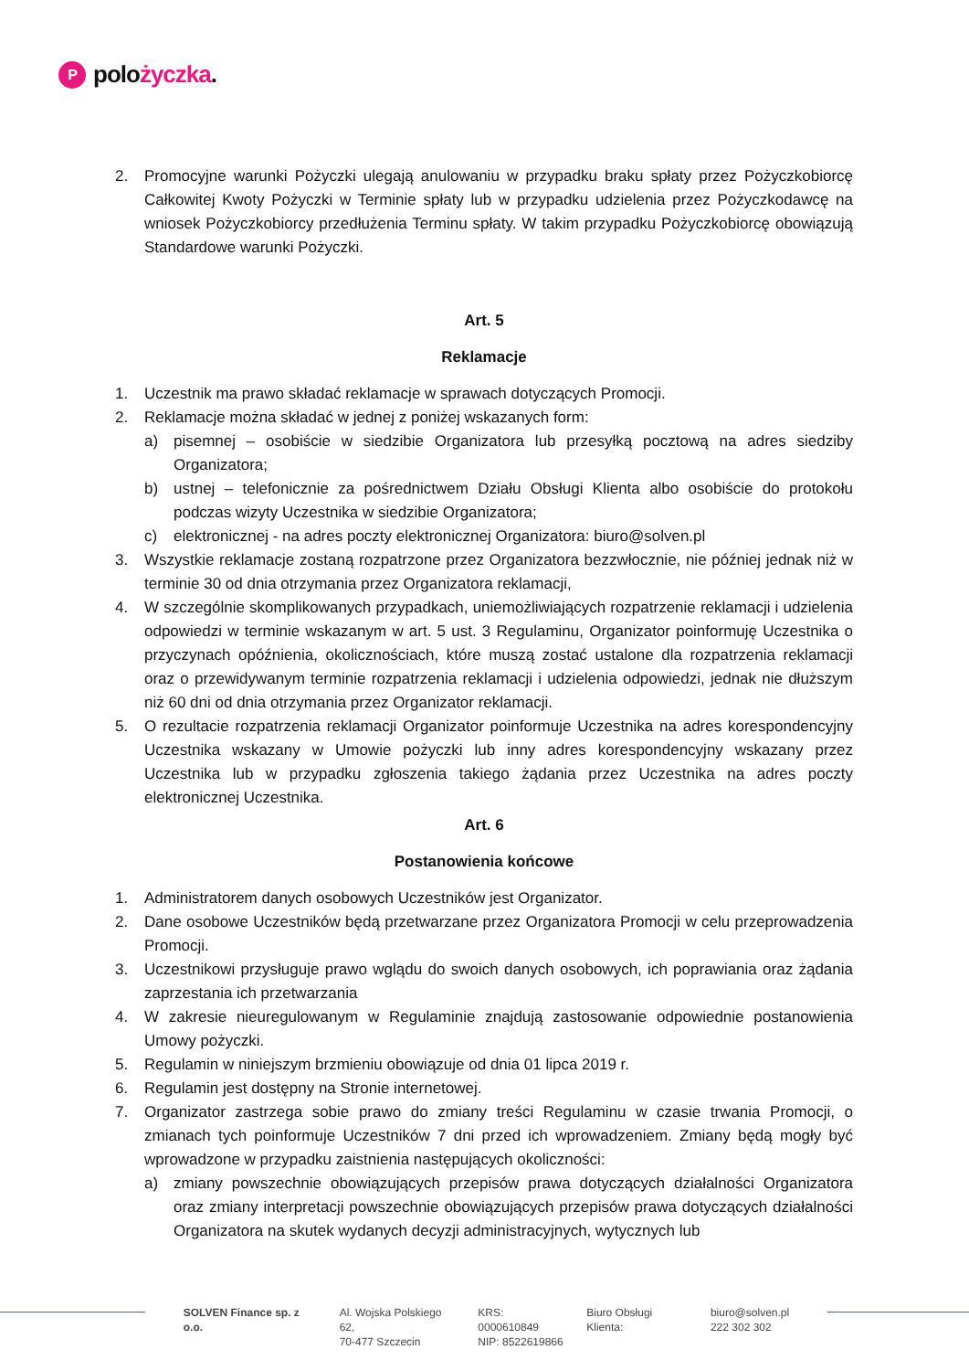Ppolożyczka.
2. Promocyjne warunki Pożyczki ulegają anulowaniu w przypadku braku spłaty przez Pożyczkobiorcę Całkowitej Kwoty Pożyczki w Terminie spłaty lub w przypadku udzielenia przez Pożyczkodawcę na wniosek Pożyczkobiorcy przedłużenia Terminu spłaty. W takim przypadku Pożyczkobiorcę obowiązują Standardowe warunki Pożyczki.
Art. 5
Reklamacje
1. Uczestnik ma prawo składać reklamacje w sprawach dotyczących Promocji.
2. Reklamacje można składać w jednej z poniżej wskazanych form:
a) pisemnej – osobiście w siedzibie Organizatora lub przesyłką pocztową na adres siedziby Organizatora;
b) ustnej – telefonicznie za pośrednictwem Działu Obsługi Klienta albo osobiście do protokołu podczas wizyty Uczestnika w siedzibie Organizatora;
c) elektronicznej - na adres poczty elektronicznej Organizatora: biuro@solven.pl
3. Wszystkie reklamacje zostaną rozpatrzone przez Organizatora bezzwłocznie, nie później jednak niż w terminie 30 od dnia otrzymania przez Organizatora reklamacji,
4. W szczególnie skomplikowanych przypadkach, uniemożliwiających rozpatrzenie reklamacji i udzielenia odpowiedzi w terminie wskazanym w art. 5 ust. 3 Regulaminu, Organizator poinformuję Uczestnika o przyczynach opóźnienia, okolicznościach, które muszą zostać ustalone dla rozpatrzenia reklamacji oraz o przewidywanym terminie rozpatrzenia reklamacji i udzielenia odpowiedzi, jednak nie dłuższym niż 60 dni od dnia otrzymania przez Organizator reklamacji.
5. O rezultacie rozpatrzenia reklamacji Organizator poinformuje Uczestnika na adres korespondencyjny Uczestnika wskazany w Umowie pożyczki lub inny adres korespondencyjny wskazany przez Uczestnika lub w przypadku zgłoszenia takiego żądania przez Uczestnika na adres poczty elektronicznej Uczestnika.
Art. 6
Postanowienia końcowe
1. Administratorem danych osobowych Uczestników jest Organizator.
2. Dane osobowe Uczestników będą przetwarzane przez Organizatora Promocji w celu przeprowadzenia Promocji.
3. Uczestnikowi przysługuje prawo wglądu do swoich danych osobowych, ich poprawiania oraz żądania zaprzestania ich przetwarzania
4. W zakresie nieuregulowanym w Regulaminie znajdują zastosowanie odpowiednie postanowienia Umowy pożyczki.
5. Regulamin w niniejszym brzmieniu obowiązuje od dnia 01 lipca 2019 r.
6. Regulamin jest dostępny na Stronie internetowej.
7. Organizator zastrzega sobie prawo do zmiany treści Regulaminu w czasie trwania Promocji, o zmianach tych poinformuje Uczestników 7 dni przed ich wprowadzeniem. Zmiany będą mogły być wprowadzone w przypadku zaistnienia następujących okoliczności:
a) zmiany powszechnie obowiązujących przepisów prawa dotyczących działalności Organizatora oraz zmiany interpretacji powszechnie obowiązujących przepisów prawa dotyczących działalności Organizatora na skutek wydanych decyzji administracyjnych, wytycznych lub
SOLVEN Finance sp. z o.o. Al. Wojska Polskiego 62,
70-477 Szczecin
KRS: 0000610849
NIP: 8522619866
Biuro Obsługi Klienta: biuro@solven.pl
222 302 302